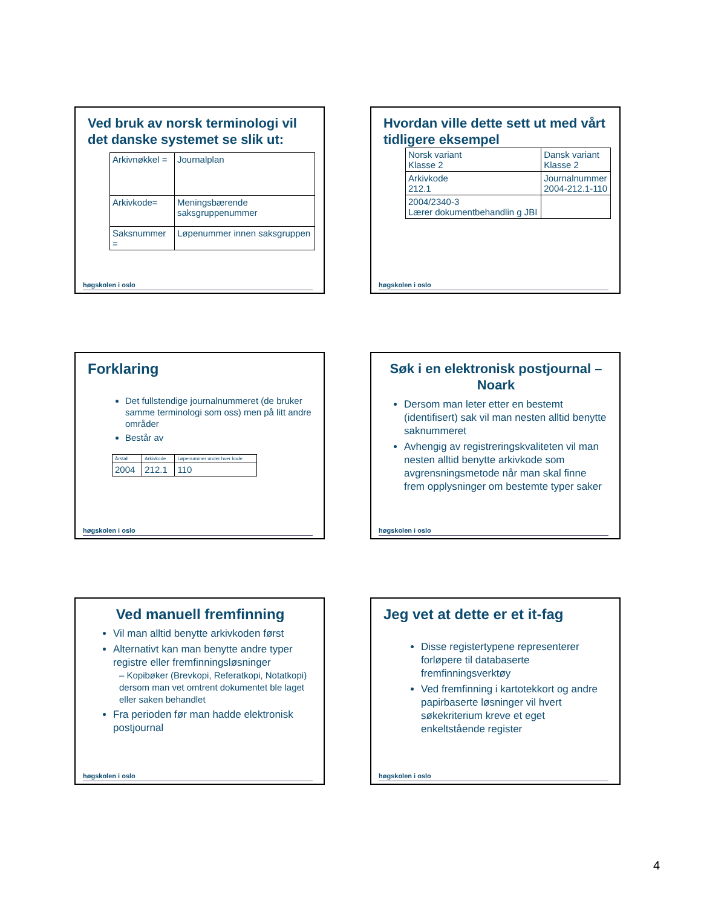Ved bruk av norsk terminologi vil det danske systemet se slik ut:
| Arkivnøkkel = | Journalplan |
| Arkivkode= | Meningsbærende saksgruppenummer |
| Saksnummer = | Løpenummer innen saksgruppen |
høgskolen i oslo
Hvordan ville dette sett ut med vårt tidligere eksempel
| Norsk variant Klasse 2 | Dansk variant Klasse 2 |
| Arkivkode 212.1 | Journalnummer 2004-212.1-110 |
| 2004/2340-3 Lærer dokumentbehandlin g JBI | |
høgskolen i oslo
Forklaring
Det fullstendige journalnummeret (de bruker samme terminologi som oss) men på litt andre områder
Består av
| Årstall | Arkivkode | Løpenummer under hver kode |
| 2004 | 212.1 | 110 |
høgskolen i oslo
Søk i en elektronisk postjournal – Noark
Dersom man leter etter en bestemt (identifisert) sak vil man nesten alltid benytte saknummeret
Avhengig av registreringskvaliteten vil man nesten alltid benytte arkivkode som avgrensningsmetode når man skal finne frem opplysninger om bestemte typer saker
høgskolen i oslo
Ved manuell fremfinning
Vil man alltid benytte arkivkoden først
Alternativt kan man benytte andre typer registre eller fremfinningsløsninger
– Kopibøker (Brevkopi, Referatkopi, Notatkopi) dersom man vet omtrent dokumentet ble laget eller saken behandlet
Fra perioden før man hadde elektronisk postjournal
høgskolen i oslo
Jeg vet at dette er et it-fag
Disse registertypene representerer forløpere til databaserte fremfinningsverktøy
Ved fremfinning i kartotekkort og andre papirbaserte løsninger vil hvert søkekriterium kreve et eget enkeltstående register
høgskolen i oslo
4